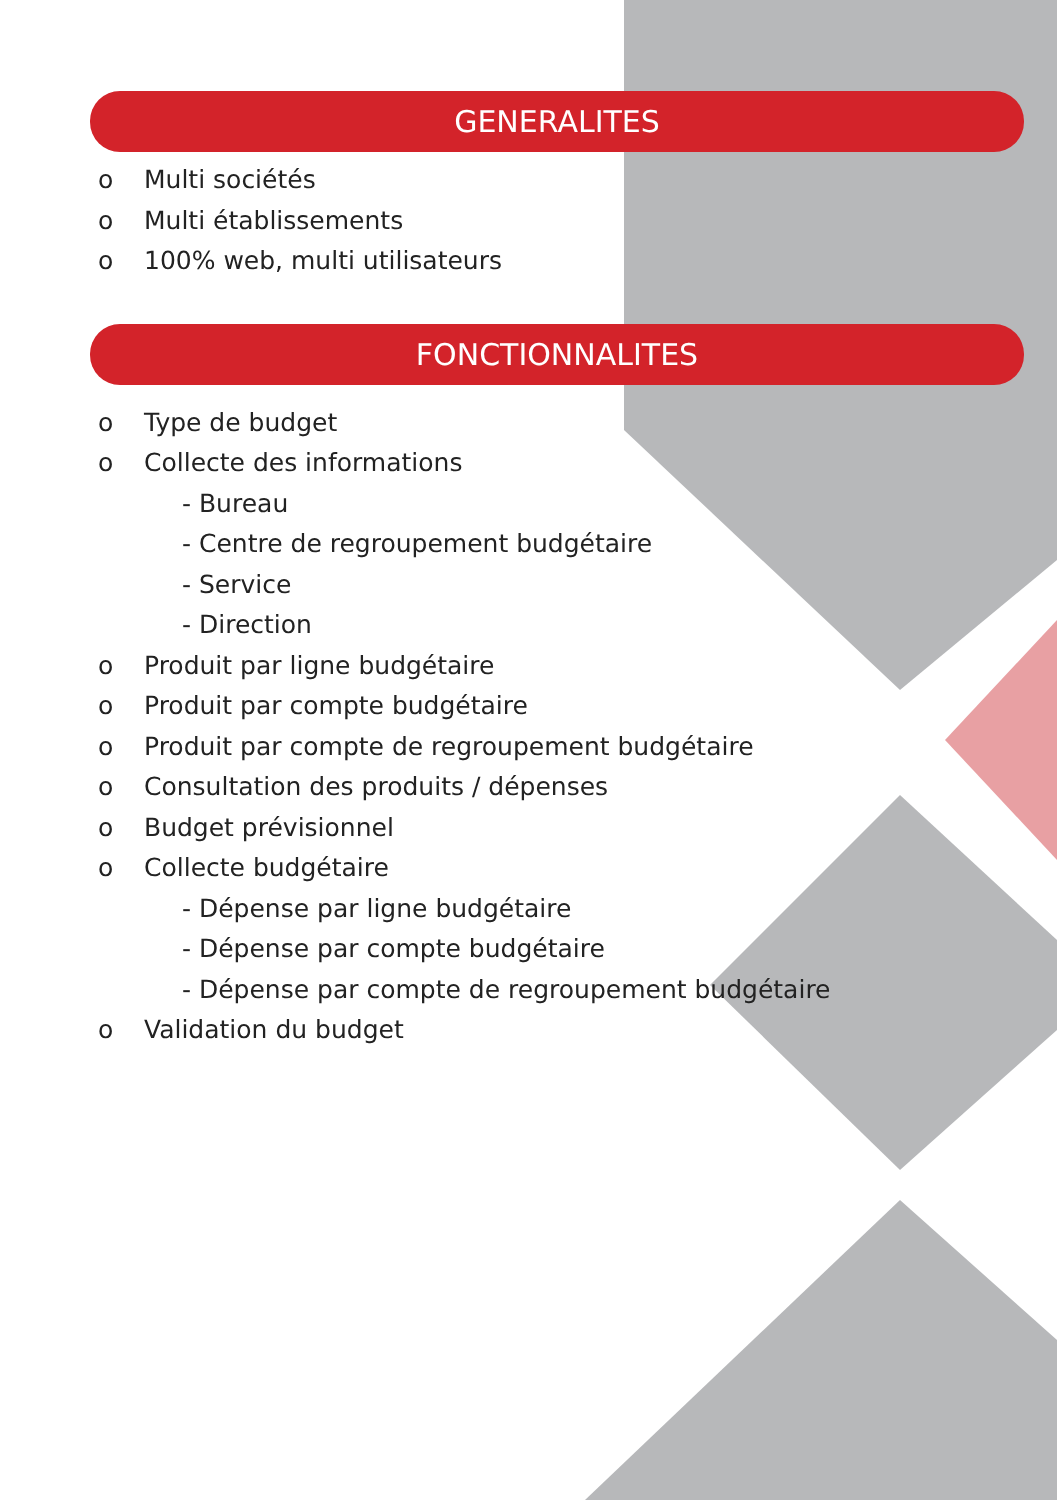GENERALITES
o Multi sociétés
o Multi établissements
o 100% web, multi utilisateurs
FONCTIONNALITES
o Type de budget
o Collecte des informations
- Bureau
- Centre de regroupement budgétaire
- Service
- Direction
o Produit par ligne budgétaire
o Produit par compte budgétaire
o Produit par compte de regroupement budgétaire
o Consultation des produits / dépenses
o Budget prévisionnel
o Collecte budgétaire
- Dépense par ligne budgétaire
- Dépense par compte budgétaire
- Dépense par compte de regroupement budgétaire
o Validation du budget